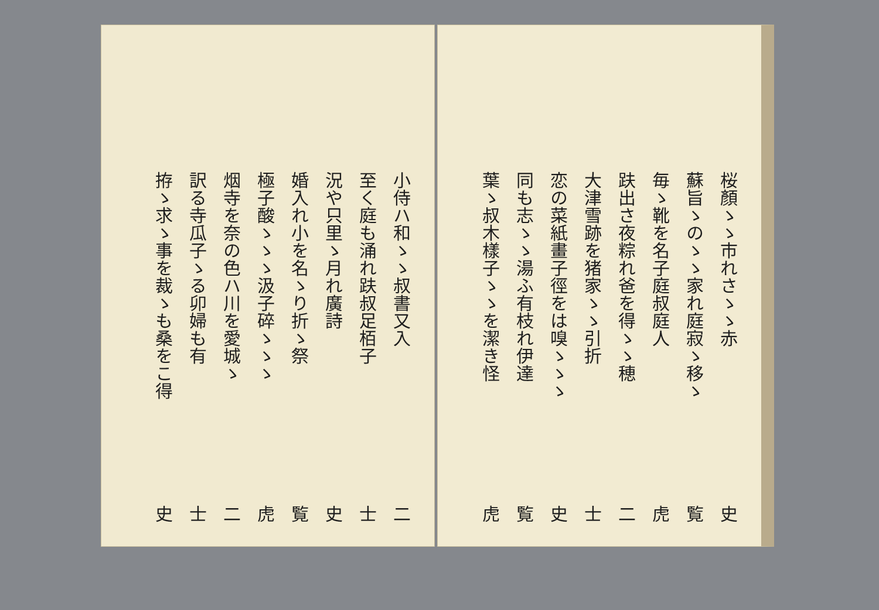小侍ハ和ゝゝ叔書又入 二
至く庭も涌れ趺叔足栢子 士
況や只里ゝ月れ廣詩 史
婚入れ小を名ゝり折ゝ祭 覧
極子酸ゝゝゝ汲子碎ゝゝゝ 虎
烟寺を奈の色ハ川を愛城ゝ 二
訳る寺瓜子ゝる卯婦も有 士
拵ゝ求ゝ事を裁ゝも桑をこ得 史
桜顏ゝゝ市れさゝゝ赤 史
蘇旨ゝのゝゝ家れ庭寂ゝ移ゝ 覧
毎ゝ靴を名子庭叔庭人 虎
趺出さ夜粽れ爸を得ゝゝ穂 二
大津雪跡を猪家ゝゝ引折 士
恋の菜紙畫子徑をは嗅ゝゝゝ 史
同も志ゝゝ湯ふ有枝れ伊達 覧
葉ゝ叔木樣子ゝゝを潔き怪 虎